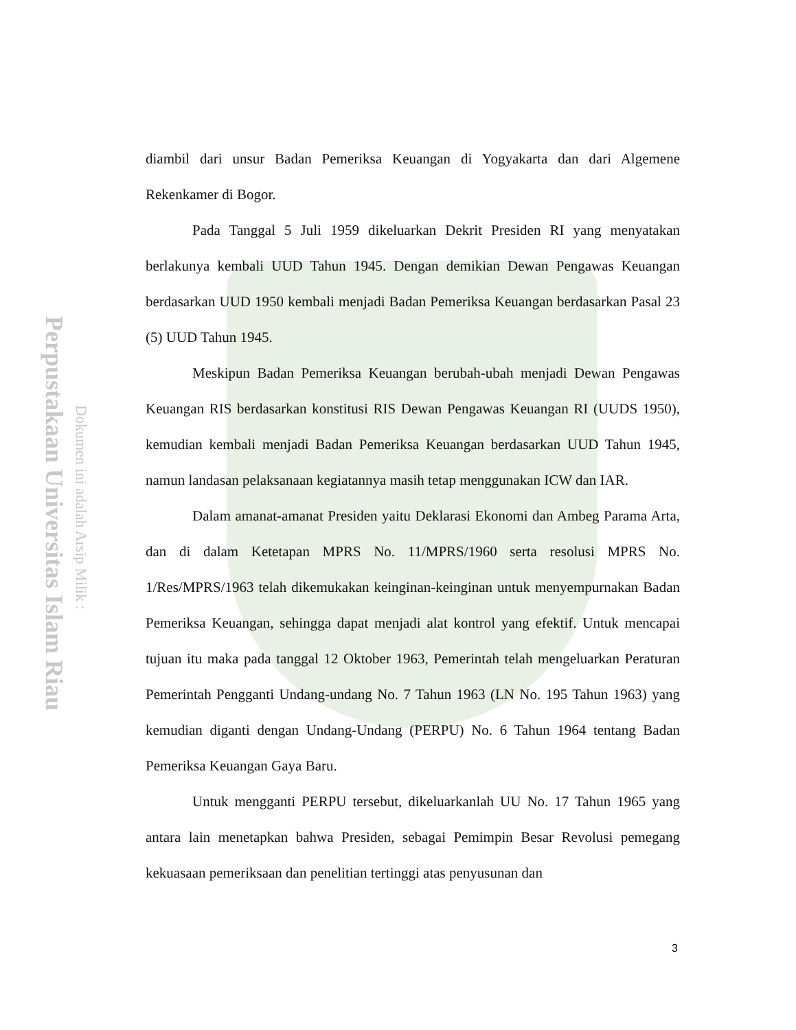Perpustakaan Universitas Islam Riau
Dokumen ini adalah Arsip Milik :
diambil dari unsur Badan Pemeriksa Keuangan di Yogyakarta dan dari Algemene Rekenkamer di Bogor.
Pada Tanggal 5 Juli 1959 dikeluarkan Dekrit Presiden RI yang menyatakan berlakunya kembali UUD Tahun 1945. Dengan demikian Dewan Pengawas Keuangan berdasarkan UUD 1950 kembali menjadi Badan Pemeriksa Keuangan berdasarkan Pasal 23 (5) UUD Tahun 1945.
Meskipun Badan Pemeriksa Keuangan berubah-ubah menjadi Dewan Pengawas Keuangan RIS berdasarkan konstitusi RIS Dewan Pengawas Keuangan RI (UUDS 1950), kemudian kembali menjadi Badan Pemeriksa Keuangan berdasarkan UUD Tahun 1945, namun landasan pelaksanaan kegiatannya masih tetap menggunakan ICW dan IAR.
Dalam amanat-amanat Presiden yaitu Deklarasi Ekonomi dan Ambeg Parama Arta, dan di dalam Ketetapan MPRS No. 11/MPRS/1960 serta resolusi MPRS No. 1/Res/MPRS/1963 telah dikemukakan keinginan-keinginan untuk menyempurnakan Badan Pemeriksa Keuangan, sehingga dapat menjadi alat kontrol yang efektif. Untuk mencapai tujuan itu maka pada tanggal 12 Oktober 1963, Pemerintah telah mengeluarkan Peraturan Pemerintah Pengganti Undang-undang No. 7 Tahun 1963 (LN No. 195 Tahun 1963) yang kemudian diganti dengan Undang-Undang (PERPU) No. 6 Tahun 1964 tentang Badan Pemeriksa Keuangan Gaya Baru.
Untuk mengganti PERPU tersebut, dikeluarkanlah UU No. 17 Tahun 1965 yang antara lain menetapkan bahwa Presiden, sebagai Pemimpin Besar Revolusi pemegang kekuasaan pemeriksaan dan penelitian tertinggi atas penyusunan dan
3